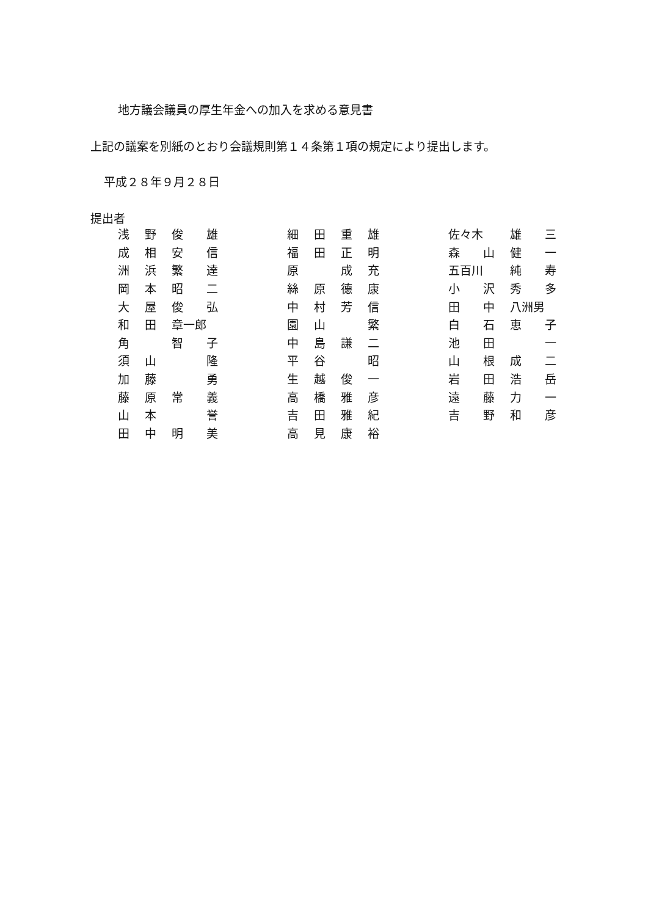地方議会議員の厚生年金への加入を求める意見書
上記の議案を別紙のとおり会議規則第１４条第１項の規定により提出します。
平成２８年９月２８日
提出者
| 浅 | 野 | 俊 | 雄 | | 細 | 田 | 重 | 雄 | | 佐々木 | | 雄 | 三 |
| 成 | 相 | 安 | 信 | | 福 | 田 | 正 | 明 | | 森 | 山 | 健 | 一 |
| 洲 | 浜 | 繁 | 達 | | 原 | | 成 | 充 | | 五百川 | | 純 | 寿 |
| 岡 | 本 | 昭 | 二 | | 絲 | 原 | 德 | 康 | | 小 | 沢 | 秀 | 多 |
| 大 | 屋 | 俊 | 弘 | | 中 | 村 | 芳 | 信 | | 田 | 中 | 八洲男 | |
| 和 | 田 | 章一郎 | | | 園 | 山 | | 繁 | | 白 | 石 | 恵 | 子 |
| 角 | | 智 | 子 | | 中 | 島 | 謙 | 二 | | 池 | 田 | | 一 |
| 須 | 山 | | 隆 | | 平 | 谷 | | 昭 | | 山 | 根 | 成 | 二 |
| 加 | 藤 | | 勇 | | 生 | 越 | 俊 | 一 | | 岩 | 田 | 浩 | 岳 |
| 藤 | 原 | 常 | 義 | | 高 | 橋 | 雅 | 彦 | | 遠 | 藤 | 力 | 一 |
| 山 | 本 | | 誉 | | 吉 | 田 | 雅 | 紀 | | 吉 | 野 | 和 | 彦 |
| 田 | 中 | 明 | 美 | | 高 | 見 | 康 | 裕 | | | | | |